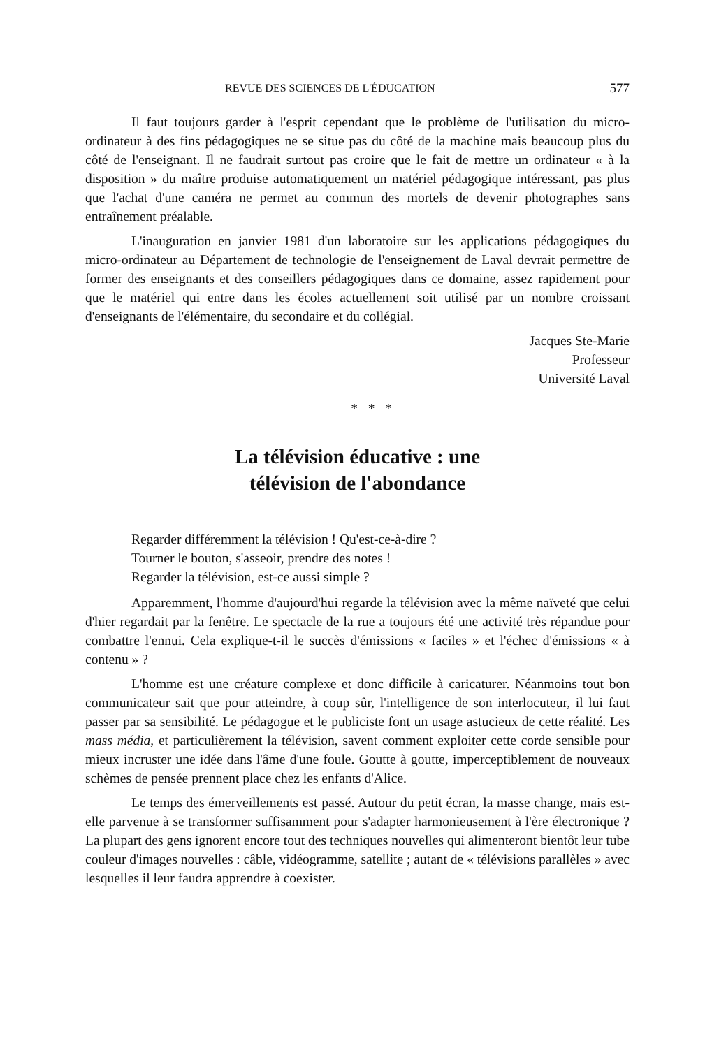REVUE DES SCIENCES DE L'ÉDUCATION 577
Il faut toujours garder à l'esprit cependant que le problème de l'utilisation du micro-ordinateur à des fins pédagogiques ne se situe pas du côté de la machine mais beaucoup plus du côté de l'enseignant. Il ne faudrait surtout pas croire que le fait de mettre un ordinateur « à la disposition » du maître produise automatiquement un matériel pédagogique intéressant, pas plus que l'achat d'une caméra ne permet au commun des mortels de devenir photographes sans entraînement préalable.
L'inauguration en janvier 1981 d'un laboratoire sur les applications pédagogiques du micro-ordinateur au Département de technologie de l'enseignement de Laval devrait permettre de former des enseignants et des conseillers pédagogiques dans ce domaine, assez rapidement pour que le matériel qui entre dans les écoles actuellement soit utilisé par un nombre croissant d'enseignants de l'élémentaire, du secondaire et du collégial.
Jacques Ste-Marie
Professeur
Université Laval
* * *
La télévision éducative : une
télévision de l'abondance
Regarder différemment la télévision ! Qu'est-ce-à-dire ?
Tourner le bouton, s'asseoir, prendre des notes !
Regarder la télévision, est-ce aussi simple ?
Apparemment, l'homme d'aujourd'hui regarde la télévision avec la même naïveté que celui d'hier regardait par la fenêtre. Le spectacle de la rue a toujours été une activité très répandue pour combattre l'ennui. Cela explique-t-il le succès d'émissions « faciles » et l'échec d'émissions « à contenu » ?
L'homme est une créature complexe et donc difficile à caricaturer. Néanmoins tout bon communicateur sait que pour atteindre, à coup sûr, l'intelligence de son interlocuteur, il lui faut passer par sa sensibilité. Le pédagogue et le publiciste font un usage astucieux de cette réalité. Les mass média, et particulièrement la télévision, savent comment exploiter cette corde sensible pour mieux incruster une idée dans l'âme d'une foule. Goutte à goutte, imperceptiblement de nouveaux schèmes de pensée prennent place chez les enfants d'Alice.
Le temps des émerveillements est passé. Autour du petit écran, la masse change, mais est-elle parvenue à se transformer suffisamment pour s'adapter harmonieusement à l'ère électronique ? La plupart des gens ignorent encore tout des techniques nouvelles qui alimenteront bientôt leur tube couleur d'images nouvelles : câble, vidéogramme, satellite ; autant de « télévisions parallèles » avec lesquelles il leur faudra apprendre à coexister.